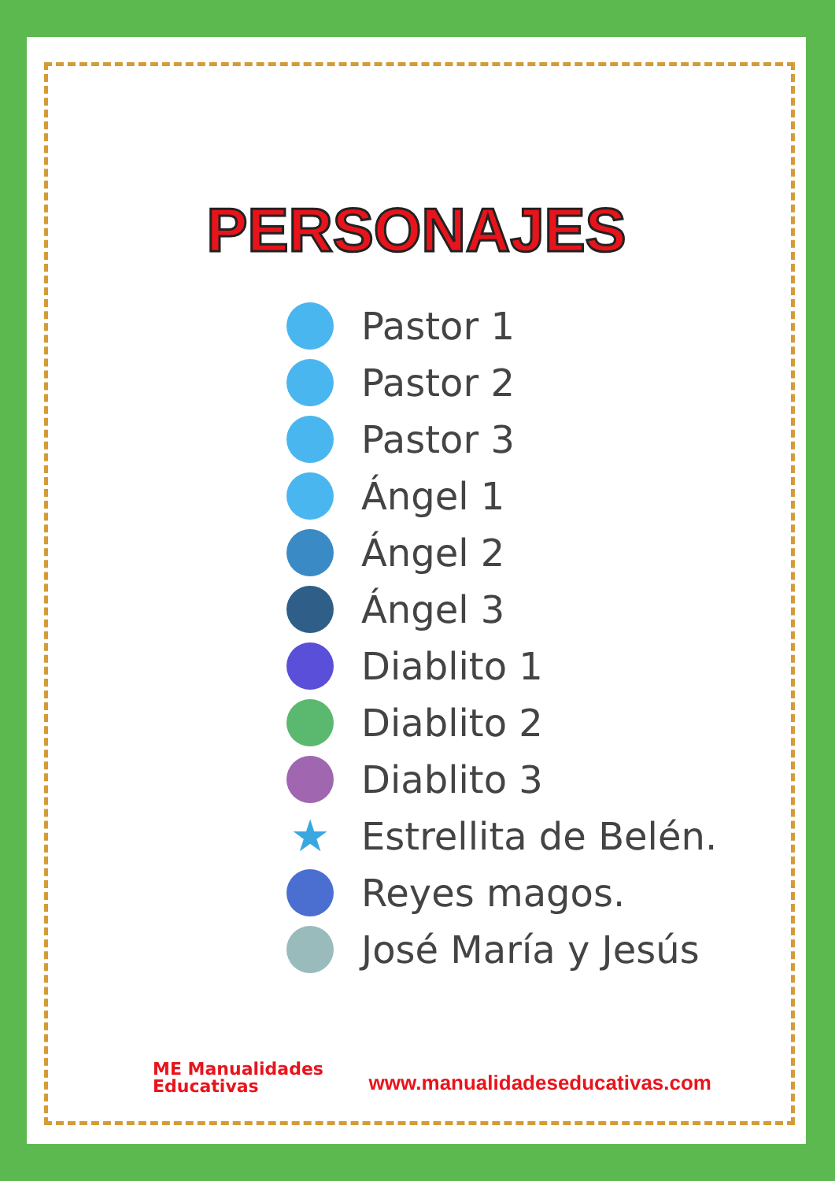PERSONAJES
Pastor 1
Pastor 2
Pastor 3
Ángel 1
Ángel 2
Ángel 3
Diablito 1
Diablito 2
Diablito 3
★ Estrellita de Belén.
Reyes magos.
José María y Jesús
ME Manualidades
Educativas
www.manualidadeseducativas.com